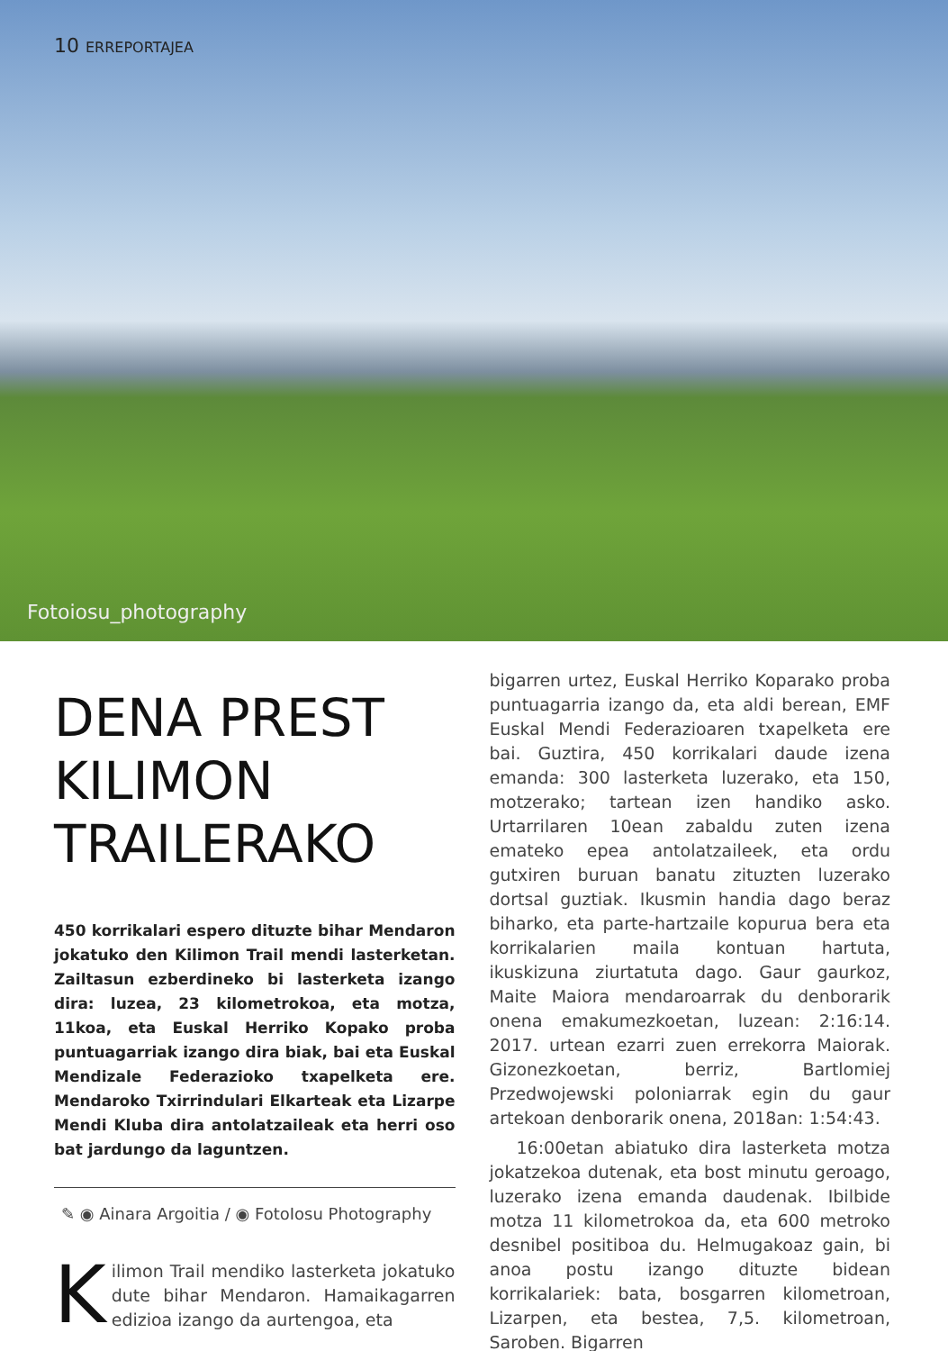10 ERREPORTAJEA
Fotoiosu_photography
DENA PREST KILIMON TRAILERAKO
450 korrikalari espero dituzte bihar Mendaron jokatuko den Kilimon Trail mendi lasterketan. Zailtasun ezberdineko bi lasterketa izango dira: luzea, 23 kilometrokoa, eta motza, 11koa, eta Euskal Herriko Kopako proba puntuagarriak izango dira biak, bai eta Euskal Mendizale Federazioko txapelketa ere. Mendaroko Txirrindulari Elkarteak eta Lizarpe Mendi Kluba dira antolatzaileak eta herri oso bat jardungo da laguntzen.
✎ ◉ Ainara Argoitia / ◉ FotoIosu Photography
Kilimon Trail mendiko lasterketa jokatuko dute bihar Mendaron. Hamaikagarren edizioa izango da aurtengoa, eta
bigarren urtez, Euskal Herriko Koparako proba puntuagarria izango da, eta aldi berean, EMF Euskal Mendi Federazioaren txapelketa ere bai. Guztira, 450 korrikalari daude izena emanda: 300 lasterketa luzerako, eta 150, motzerako; tartean izen handiko asko. Urtarrilaren 10ean zabaldu zuten izena emateko epea antolatzaileek, eta ordu gutxiren buruan banatu zituzten luzerako dortsal guztiak. Ikusmin handia dago beraz biharko, eta parte-hartzaile kopurua bera eta korrikalarien maila kontuan hartuta, ikuskizuna ziurtatuta dago. Gaur gaurkoz, Maite Maiora mendaroarrak du denborarik onena emakumezkoetan, luzean: 2:16:14. 2017. urtean ezarri zuen errekorra Maiorak. Gizonezkoetan, berriz, Bartlomiej Przedwojewski poloniarrak egin du gaur artekoan denborarik onena, 2018an: 1:54:43.
16:00etan abiatuko dira lasterketa motza jokatzekoa dutenak, eta bost minutu geroago, luzerako izena emanda daudenak. Ibilbide motza 11 kilometrokoa da, eta 600 metroko desnibel positiboa du. Helmugakoaz gain, bi anoa postu izango dituzte bidean korrikalariek: bata, bosgarren kilometroan, Lizarpen, eta bestea, 7,5. kilometroan, Saroben. Bigarren